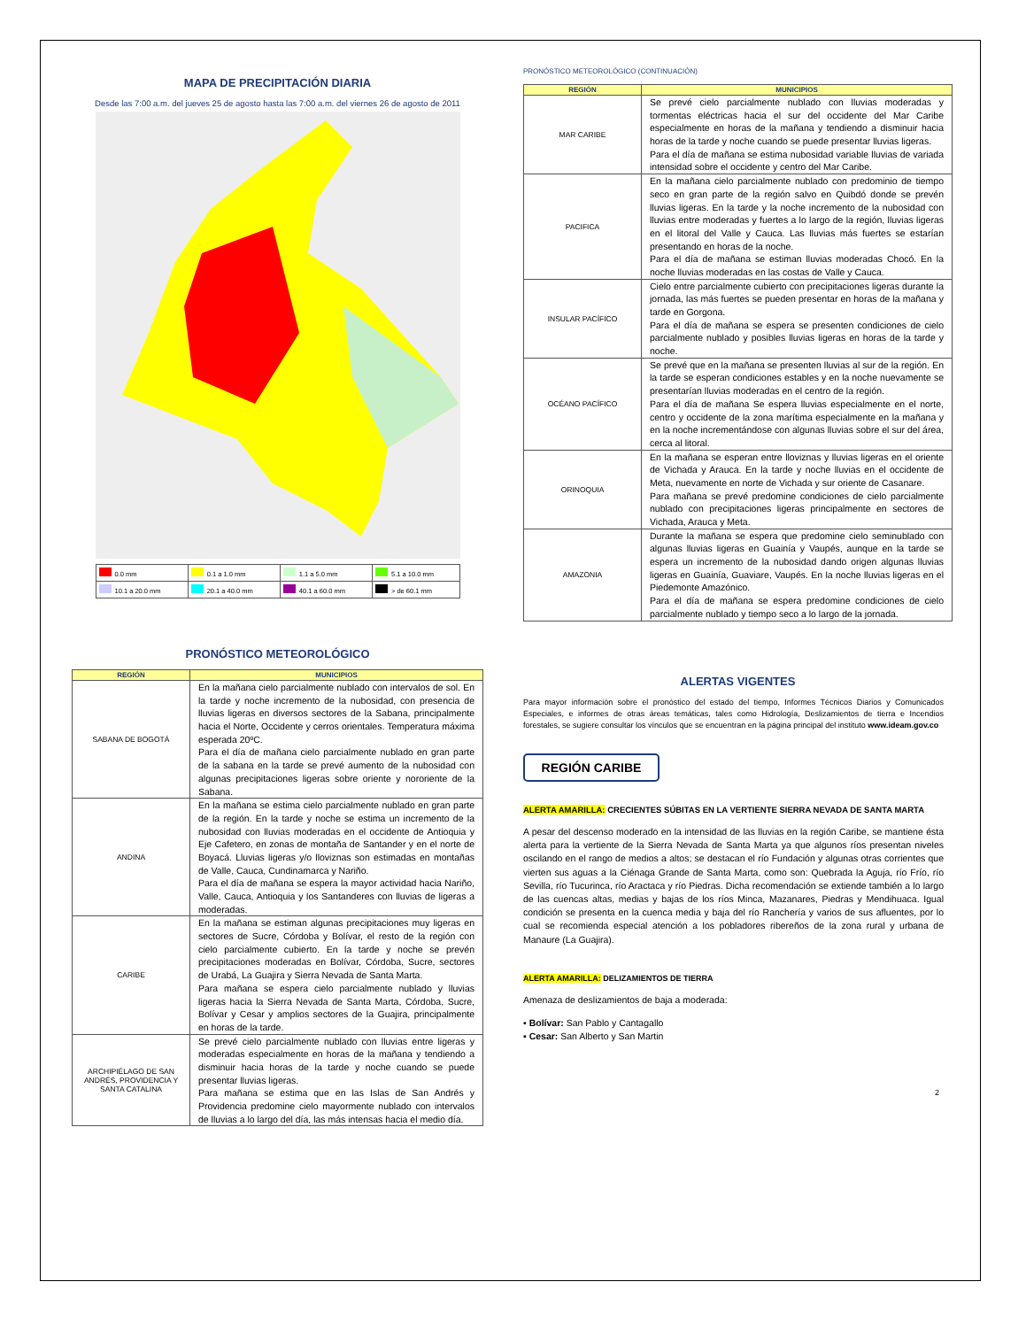MAPA DE PRECIPITACIÓN DIARIA
Desde las 7:00 a.m. del jueves 25 de agosto hasta las 7:00 a.m. del viernes 26 de agosto de 2011
| 0.0 mm | 0.1 a 1.0 mm | 1.1 a 5.0 mm | 5.1 a 10.0 mm |
| 10.1 a 20.0 mm | 20.1 a 40.0 mm | 40.1 a 60.0 mm | > de 60.1 mm |
PRONÓSTICO METEOROLÓGICO
| REGIÓN | MUNICIPIOS |
| --- | --- |
| SABANA DE BOGOTÁ | En la mañana cielo parcialmente nublado con intervalos de sol. En la tarde y noche incremento de la nubosidad, con presencia de lluvias ligeras en diversos sectores de la Sabana, principalmente hacia el Norte, Occidente y cerros orientales. Temperatura máxima esperada 20ºC. Para el día de mañana cielo parcialmente nublado en gran parte de la sabana en la tarde se prevé aumento de la nubosidad con algunas precipitaciones ligeras sobre oriente y nororiente de la Sabana. |
| ANDINA | En la mañana se estima cielo parcialmente nublado en gran parte de la región. En la tarde y noche se estima un incremento de la nubosidad con lluvias moderadas en el occidente de Antioquia y Eje Cafetero, en zonas de montaña de Santander y en el norte de Boyacá. Lluvias ligeras y/o lloviznas son estimadas en montañas de Valle, Cauca, Cundinamarca y Nariño. Para el día de mañana se espera la mayor actividad hacia Nariño, Valle, Cauca, Antioquia y los Santanderes con lluvias de ligeras a moderadas. |
| CARIBE | En la mañana se estiman algunas precipitaciones muy ligeras en sectores de Sucre, Córdoba y Bolívar, el resto de la región con cielo parcialmente cubierto. En la tarde y noche se prevén precipitaciones moderadas en Bolívar, Córdoba, Sucre, sectores de Urabá, La Guajira y Sierra Nevada de Santa Marta. Para mañana se espera cielo parcialmente nublado y lluvias ligeras hacia la Sierra Nevada de Santa Marta, Córdoba, Sucre, Bolívar y Cesar y amplios sectores de la Guajira, principalmente en horas de la tarde. |
| ARCHIPIÉLAGO DE SAN ANDRÉS, PROVIDENCIA Y SANTA CATALINA | Se prevé cielo parcialmente nublado con lluvias entre ligeras y moderadas especialmente en horas de la mañana y tendiendo a disminuir hacia horas de la tarde y noche cuando se puede presentar lluvias ligeras. Para mañana se estima que en las Islas de San Andrés y Providencia predomine cielo mayormente nublado con intervalos de lluvias a lo largo del día, las más intensas hacia el medio día. |
PRONÓSTICO METEOROLÓGICO (CONTINUACIÓN)
| REGIÓN | MUNICIPIOS |
| --- | --- |
| MAR CARIBE | Se prevé cielo parcialmente nublado con lluvias moderadas y tormentas eléctricas hacia el sur del occidente del Mar Caribe especialmente en horas de la mañana y tendiendo a disminuir hacia horas de la tarde y noche cuando se puede presentar lluvias ligeras. Para el día de mañana se estima nubosidad variable lluvias de variada intensidad sobre el occidente y centro del Mar Caribe. |
| PACIFICA | En la mañana cielo parcialmente nublado con predominio de tiempo seco en gran parte de la región salvo en Quibdó donde se prevén lluvias ligeras. En la tarde y la noche incremento de la nubosidad con lluvias entre moderadas y fuertes a lo largo de la región, lluvias ligeras en el litoral del Valle y Cauca. Las lluvias más fuertes se estarían presentando en horas de la noche. Para el día de mañana se estiman lluvias moderadas Chocó. En la noche lluvias moderadas en las costas de Valle y Cauca. |
| INSULAR PACÍFICO | Cielo entre parcialmente cubierto con precipitaciones ligeras durante la jornada, las más fuertes se pueden presentar en horas de la mañana y tarde en Gorgona. Para el día de mañana se espera se presenten condiciones de cielo parcialmente nublado y posibles lluvias ligeras en horas de la tarde y noche. |
| OCÉANO PACÍFICO | Se prevé que en la mañana se presenten lluvias al sur de la región. En la tarde se esperan condiciones estables y en la noche nuevamente se presentarían lluvias moderadas en el centro de la región. Para el día de mañana Se espera lluvias especialmente en el norte, centro y occidente de la zona marítima especialmente en la mañana y en la noche incrementándose con algunas lluvias sobre el sur del área, cerca al litoral. |
| ORINOQUIA | En la mañana se esperan entre lloviznas y lluvias ligeras en el oriente de Vichada y Arauca. En la tarde y noche lluvias en el occidente de Meta, nuevamente en norte de Vichada y sur oriente de Casanare. Para mañana se prevé predomine condiciones de cielo parcialmente nublado con precipitaciones ligeras principalmente en sectores de Vichada, Arauca y Meta. |
| AMAZONIA | Durante la mañana se espera que predomine cielo seminublado con algunas lluvias ligeras en Guainía y Vaupés, aunque en la tarde se espera un incremento de la nubosidad dando origen algunas lluvias ligeras en Guainía, Guaviare, Vaupés. En la noche lluvias ligeras en el Piedemonte Amazónico. Para el día de mañana se espera predomine condiciones de cielo parcialmente nublado y tiempo seco a lo largo de la jornada. |
ALERTAS VIGENTES
Para mayor información sobre el pronóstico del estado del tiempo, Informes Técnicos Diarios y Comunicados Especiales, e informes de otras áreas temáticas, tales como Hidrología, Deslizamientos de tierra e Incendios forestales, se sugiere consultar los vínculos que se encuentran en la página principal del instituto www.ideam.gov.co
REGIÓN CARIBE
ALERTA AMARILLA: CRECIENTES SÚBITAS EN LA VERTIENTE SIERRA NEVADA DE SANTA MARTA
A pesar del descenso moderado en la intensidad de las lluvias en la región Caribe, se mantiene ésta alerta para la vertiente de la Sierra Nevada de Santa Marta ya que algunos ríos presentan niveles oscilando en el rango de medios a altos; se destacan el río Fundación y algunas otras corrientes que vierten sus aguas a la Ciénaga Grande de Santa Marta, como son: Quebrada la Aguja, río Frío, río Sevilla, río Tucurinca, río Aractaca y río Piedras. Dicha recomendación se extiende también a lo largo de las cuencas altas, medias y bajas de los ríos Minca, Mazanares, Piedras y Mendihuaca. Igual condición se presenta en la cuenca media y baja del río Ranchería y varios de sus afluentes, por lo cual se recomienda especial atención a los pobladores ribereños de la zona rural y urbana de Manaure (La Guajira).
ALERTA AMARILLA: DELIZAMIENTOS DE TIERRA
Amenaza de deslizamientos de baja a moderada:
▪ Bolívar: San Pablo y Cantagallo
▪ Cesar: San Alberto y San Martin
2